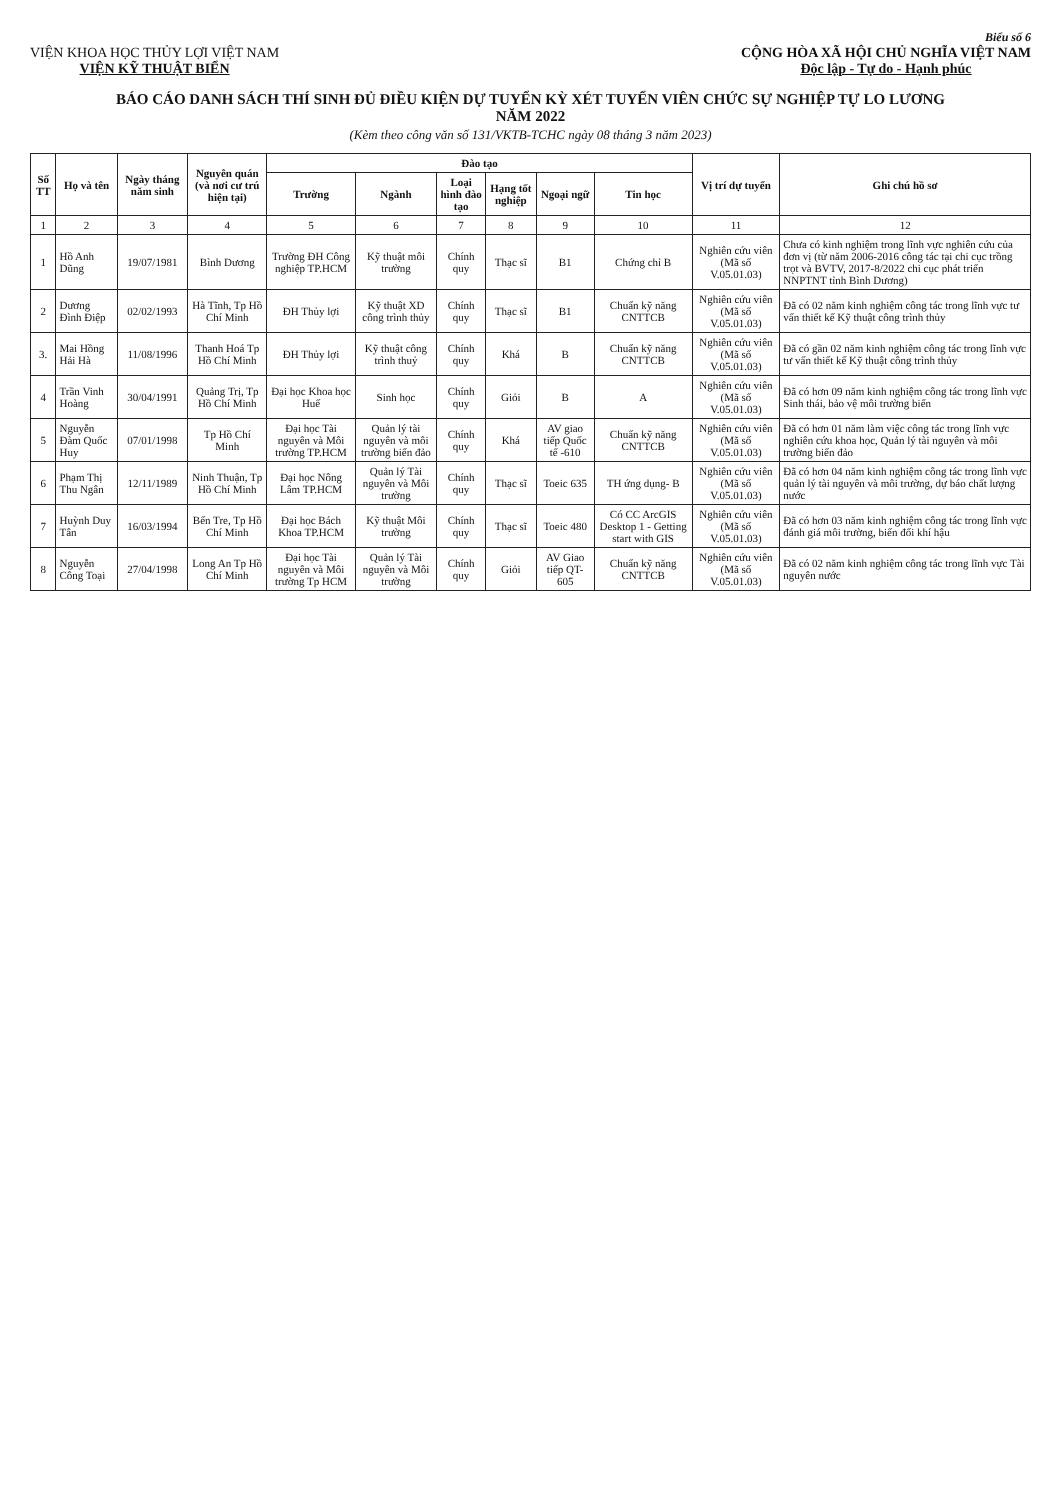Biểu số 6
VIỆN KHOA HỌC THỦY LỢI VIỆT NAM
VIỆN KỸ THUẬT BIỂN
CỘNG HÒA XÃ HỘI CHỦ NGHĨA VIỆT NAM
Độc lập - Tự do - Hạnh phúc
BÁO CÁO DANH SÁCH THÍ SINH ĐỦ ĐIỀU KIỆN DỰ TUYỂN KỲ XÉT TUYỂN VIÊN CHỨC SỰ NGHIỆP TỰ LO LƯƠNG
NĂM 2022
(Kèm theo công văn số 131/VKTB-TCHC ngày 08 tháng 3 năm 2023)
| Số TT | Họ và tên | Ngày tháng năm sinh | Nguyên quán (và nơi cư trú hiện tại) | Đào tạo | | | | | | Vị trí dự tuyển | Ghi chú hồ sơ |
| --- | --- | --- | --- | --- | --- | --- | --- | --- | --- | --- | --- |
| | | | | Trường | Ngành | Loại hình đào tạo | Hạng tốt nghiệp | Ngoại ngữ | Tin học | | |
| 1 | 2 | 3 | 4 | 5 | 6 | 7 | 8 | 9 | 10 | 11 | 12 |
| 1 | Hồ Anh Dũng | 19/07/1981 | Bình Dương | Trường ĐH Công nghiệp TP.HCM | Kỹ thuật môi trường | Chính quy | Thạc sĩ | B1 | Chứng chỉ B | Nghiên cứu viên (Mã số V.05.01.03) | Chưa có kinh nghiệm trong lĩnh vực nghiên cứu của đơn vị (từ năm 2006-2016 công tác tại chi cục trồng trọt và BVTV, 2017-8/2022 chi cục phát triển NNPTNT tỉnh Bình Dương) |
| 2 | Dương Đình Điệp | 02/02/1993 | Hà Tĩnh, Tp Hồ Chí Minh | ĐH Thủy lợi | Kỹ thuật XD công trình thủy | Chính quy | Thạc sĩ | B1 | Chuẩn kỹ năng CNTTCB | Nghiên cứu viên (Mã số V.05.01.03) | Đã có 02 năm kinh nghiệm công tác trong lĩnh vực tư vấn thiết kế Kỹ thuật công trình thủy |
| 3. | Mai Hồng Hải Hà | 11/08/1996 | Thanh Hoá Tp Hồ Chí Minh | ĐH Thủy lợi | Kỹ thuật công trình thuỷ | Chính quy | Khá | B | Chuẩn kỹ năng CNTTCB | Nghiên cứu viên (Mã số V.05.01.03) | Đã có gần 02 năm kinh nghiệm công tác trong lĩnh vực tư vấn thiết kế Kỹ thuật công trình thủy |
| 4 | Trần Vinh Hoàng | 30/04/1991 | Quảng Trị, Tp Hồ Chí Minh | Đại học Khoa học Huế | Sinh học | Chính quy | Giỏi | B | A | Nghiên cứu viên (Mã số V.05.01.03) | Đã có hơn 09 năm kinh nghiệm công tác trong lĩnh vực Sinh thái, bảo vệ môi trường biển |
| 5 | Nguyễn Đàm Quốc Huy | 07/01/1998 | Tp Hồ Chí Minh | Đại học Tài nguyên và Môi trường TP.HCM | Quản lý tài nguyên và môi trường biển đảo | Chính quy | Khá | AV giao tiếp Quốc tế -610 | Chuẩn kỹ năng CNTTCB | Nghiên cứu viên (Mã số V.05.01.03) | Đã có hơn 01 năm làm việc công tác trong lĩnh vực nghiên cứu khoa học, Quản lý tài nguyên và môi trường biển đảo |
| 6 | Phạm Thị Thu Ngân | 12/11/1989 | Ninh Thuận, Tp Hồ Chí Minh | Đại học Nông Lâm TP.HCM | Quản lý Tài nguyên và Môi trường | Chính quy | Thạc sĩ | Toeic 635 | TH ứng dụng- B | Nghiên cứu viên (Mã số V.05.01.03) | Đã có hơn 04 năm kinh nghiệm công tác trong lĩnh vực quản lý tài nguyên và môi trường, dự báo chất lượng nước |
| 7 | Huỳnh Duy Tân | 16/03/1994 | Bến Tre, Tp Hồ Chí Minh | Đại học Bách Khoa TP.HCM | Kỹ thuật Môi trường | Chính quy | Thạc sĩ | Toeic 480 | Có CC ArcGIS Desktop 1 - Getting start with GIS | Nghiên cứu viên (Mã số V.05.01.03) | Đã có hơn 03 năm kinh nghiệm công tác trong lĩnh vực đánh giá môi trường, biến đổi khí hậu |
| 8 | Nguyễn Công Toại | 27/04/1998 | Long An Tp Hồ Chí Minh | Đại học Tài nguyên và Môi trường Tp HCM | Quản lý Tài nguyên và Môi trường | Chính quy | Giỏi | AV Giao tiếp QT-605 | Chuẩn kỹ năng CNTTCB | Nghiên cứu viên (Mã số V.05.01.03) | Đã có 02 năm kinh nghiệm công tác trong lĩnh vực Tài nguyên nước |